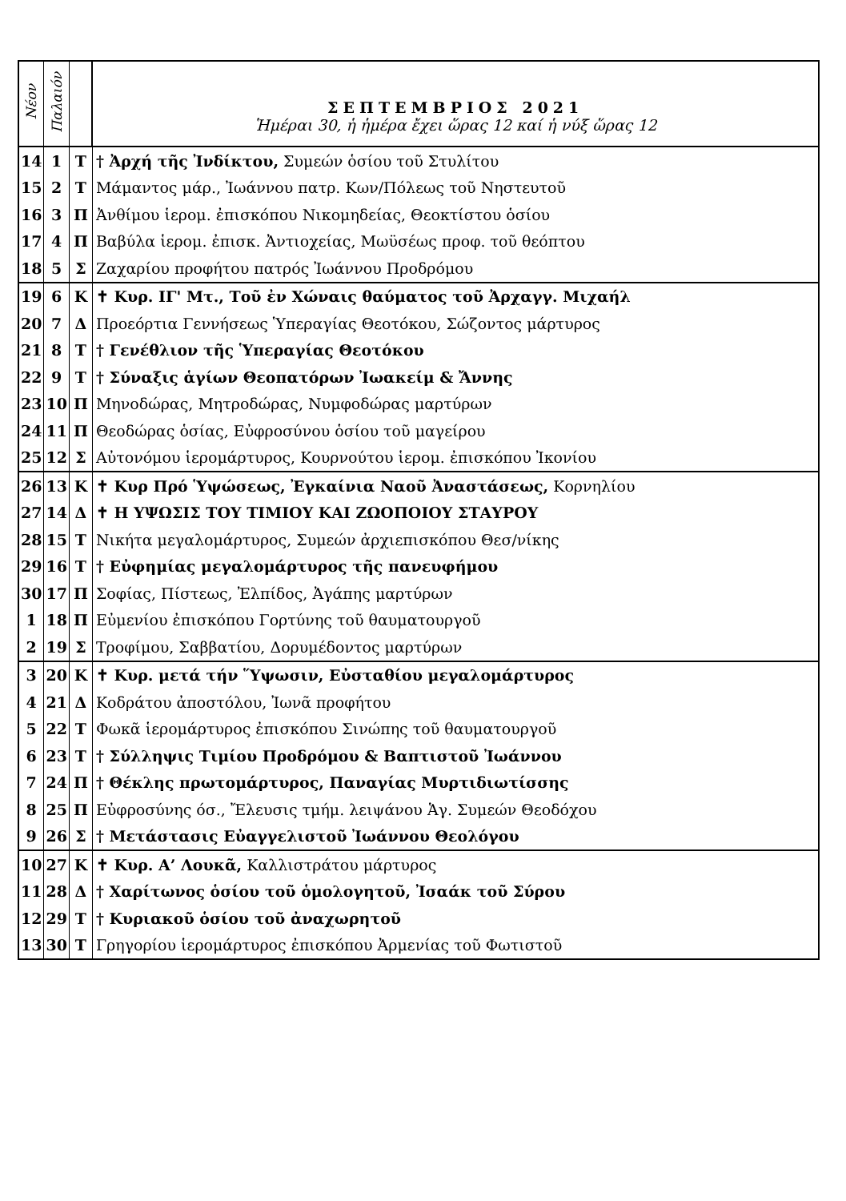| Νέον | Παλαιόν | | ΣΕΠΤΕΜΒΡΙΟΣ 2021 Ἡμέραι 30, ἡ ἡμέρα ἔχει ὥρας 12 καί ἡ νύξ ὥρας 12 |
| --- | --- | --- | --- |
| 14 | 1 | Τ | † Ἀρχή τῆς Ἰνδίκτου, Συμεών ὁσίου τοῦ Στυλίτου |
| 15 | 2 | Τ | Μάμαντος μάρ., Ἰωάννου πατρ. Κων/Πόλεως τοῦ Νηστευτοῦ |
| 16 | 3 | Π | Ἀνθίμου ἱερομ. ἐπισκόπου Νικομηδείας, Θεοκτίστου ὁσίου |
| 17 | 4 | Π | Βαβύλα ἱερομ. ἐπισκ. Ἀντιοχείας, Μωϋσέως προφ. τοῦ θεόπτου |
| 18 | 5 | Σ | Ζαχαρίου προφήτου πατρός Ἰωάννου Προδρόμου |
| 19 | 6 | Κ | ✝ Κυρ. ΙΓ' Μτ., Τοῦ ἐν Χώναις θαύματος τοῦ Ἀρχαγγ. Μιχαήλ |
| 20 | 7 | Δ | Προεόρτια Γεννήσεως Ὑπεραγίας Θεοτόκου, Σώζοντος μάρτυρος |
| 21 | 8 | Τ | † Γενέθλιον τῆς Ὑπεραγίας Θεοτόκου |
| 22 | 9 | Τ | † Σύναξις ἁγίων Θεοπατόρων Ἰωακείμ & Ἄννης |
| 23 | 10 | Π | Μηνοδώρας, Μητροδώρας, Νυμφοδώρας μαρτύρων |
| 24 | 11 | Π | Θεοδώρας ὁσίας, Εὐφροσύνου ὁσίου τοῦ μαγείρου |
| 25 | 12 | Σ | Αὐτονόμου ἱερομάρτυρος, Κουρνούτου ἱερομ. ἐπισκόπου Ἰκονίου |
| 26 | 13 | Κ | ✝ Κυρ Πρό Ὑψώσεως, Ἐγκαίνια Ναοῦ Ἀναστάσεως, Κορνηλίου |
| 27 | 14 | Δ | ✝ Η ΥΨΩΣΙΣ ΤΟΥ ΤΙΜΙΟΥ ΚΑΙ ΖΩΟΠΟΙΟΥ ΣΤΑΥΡΟΥ |
| 28 | 15 | Τ | Νικήτα μεγαλομάρτυρος, Συμεών ἀρχιεπισκόπου Θεσ/νίκης |
| 29 | 16 | Τ | † Εὐφημίας μεγαλομάρτυρος τῆς πανευφήμου |
| 30 | 17 | Π | Σοφίας, Πίστεως, Ἐλπίδος, Ἀγάπης μαρτύρων |
| 1 | 18 | Π | Εὐμενίου ἐπισκόπου Γορτύνης τοῦ θαυματουργοῦ |
| 2 | 19 | Σ | Τροφίμου, Σαββατίου, Δορυμέδοντος μαρτύρων |
| 3 | 20 | Κ | ✝ Κυρ. μετά τήν Ὕψωσιν, Εὐσταθίου μεγαλομάρτυρος |
| 4 | 21 | Δ | Κοδράτου ἀποστόλου, Ἰωνᾶ προφήτου |
| 5 | 22 | Τ | Φωκᾶ ἱερομάρτυρος ἐπισκόπου Σινώπης τοῦ θαυματουργοῦ |
| 6 | 23 | Τ | † Σύλληψις Τιμίου Προδρόμου & Βαπτιστοῦ Ἰωάννου |
| 7 | 24 | Π | † Θέκλης πρωτομάρτυρος, Παναγίας Μυρτιδιωτίσσης |
| 8 | 25 | Π | Εὐφροσύνης όσ., Ἔλευσις τμήμ. λειψάνου Ἁγ. Συμεών Θεοδόχου |
| 9 | 26 | Σ | † Μετάστασις Εὐαγγελιστοῦ Ἰωάννου Θεολόγου |
| 10 | 27 | Κ | ✝ Κυρ. Α’ Λουκᾶ, Καλλιστράτου μάρτυρος |
| 11 | 28 | Δ | † Χαρίτωνος ὁσίου τοῦ ὁμολογητοῦ, Ἰσαάκ τοῦ Σύρου |
| 12 | 29 | Τ | † Κυριακοῦ ὁσίου τοῦ ἀναχωρητοῦ |
| 13 | 30 | Τ | Γρηγορίου ἱερομάρτυρος ἐπισκόπου Ἀρμενίας τοῦ Φωτιστοῦ |